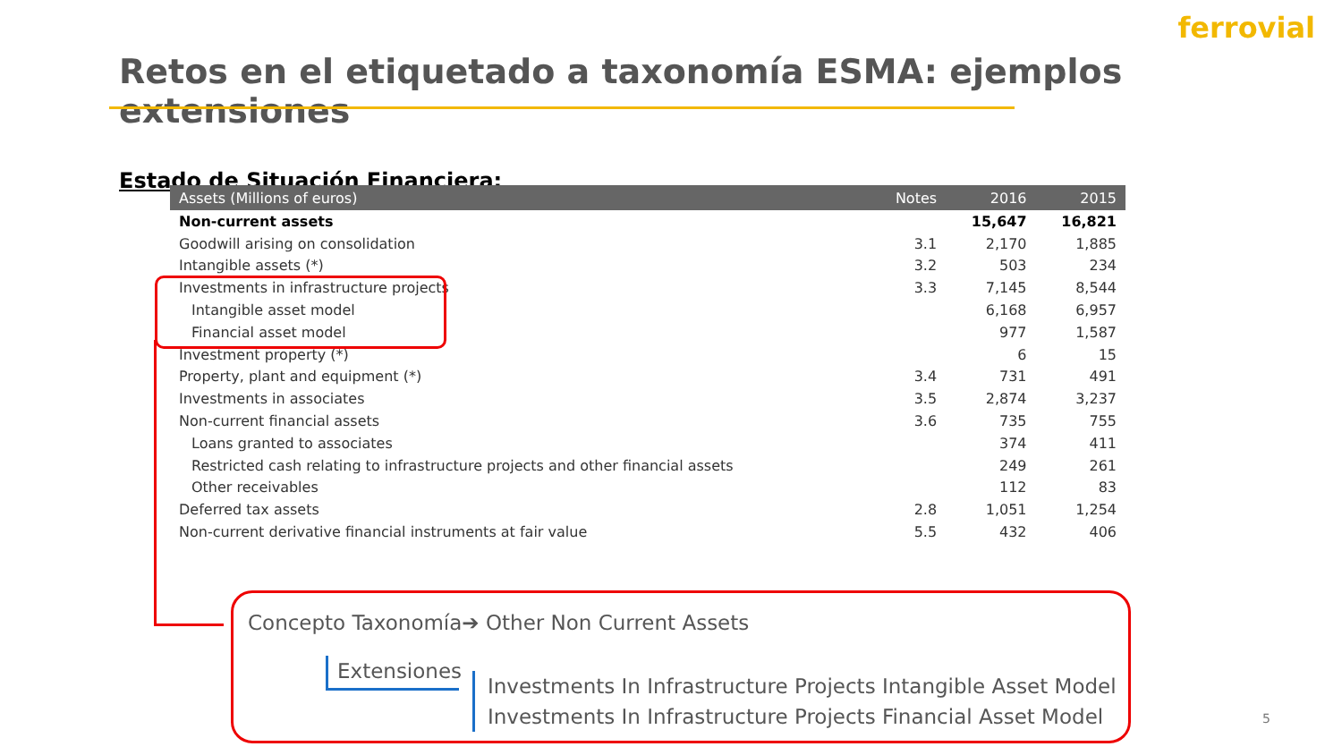ferrovial
Retos en el etiquetado a taxonomía ESMA: ejemplos extensiones
Estado de Situación Financiera:
| Assets (Millions of euros) | Notes | 2016 | 2015 |
| --- | --- | --- | --- |
| Non-current assets | | 15,647 | 16,821 |
| Goodwill arising on consolidation | 3.1 | 2,170 | 1,885 |
| Intangible assets (*) | 3.2 | 503 | 234 |
| Investments in infrastructure projects | 3.3 | 7,145 | 8,544 |
| Intangible asset model | | 6,168 | 6,957 |
| Financial asset model | | 977 | 1,587 |
| Investment property (*) | | 6 | 15 |
| Property, plant and equipment (*) | 3.4 | 731 | 491 |
| Investments in associates | 3.5 | 2,874 | 3,237 |
| Non-current financial assets | 3.6 | 735 | 755 |
| Loans granted to associates | | 374 | 411 |
| Restricted cash relating to infrastructure projects and other financial assets | | 249 | 261 |
| Other receivables | | 112 | 83 |
| Deferred tax assets | 2.8 | 1,051 | 1,254 |
| Non-current derivative financial instruments at fair value | 5.5 | 432 | 406 |
Concepto Taxonomía➔ Other Non Current Assets
Extensiones
Investments In Infrastructure Projects Intangible Asset Model
Investments In Infrastructure Projects Financial Asset Model
5